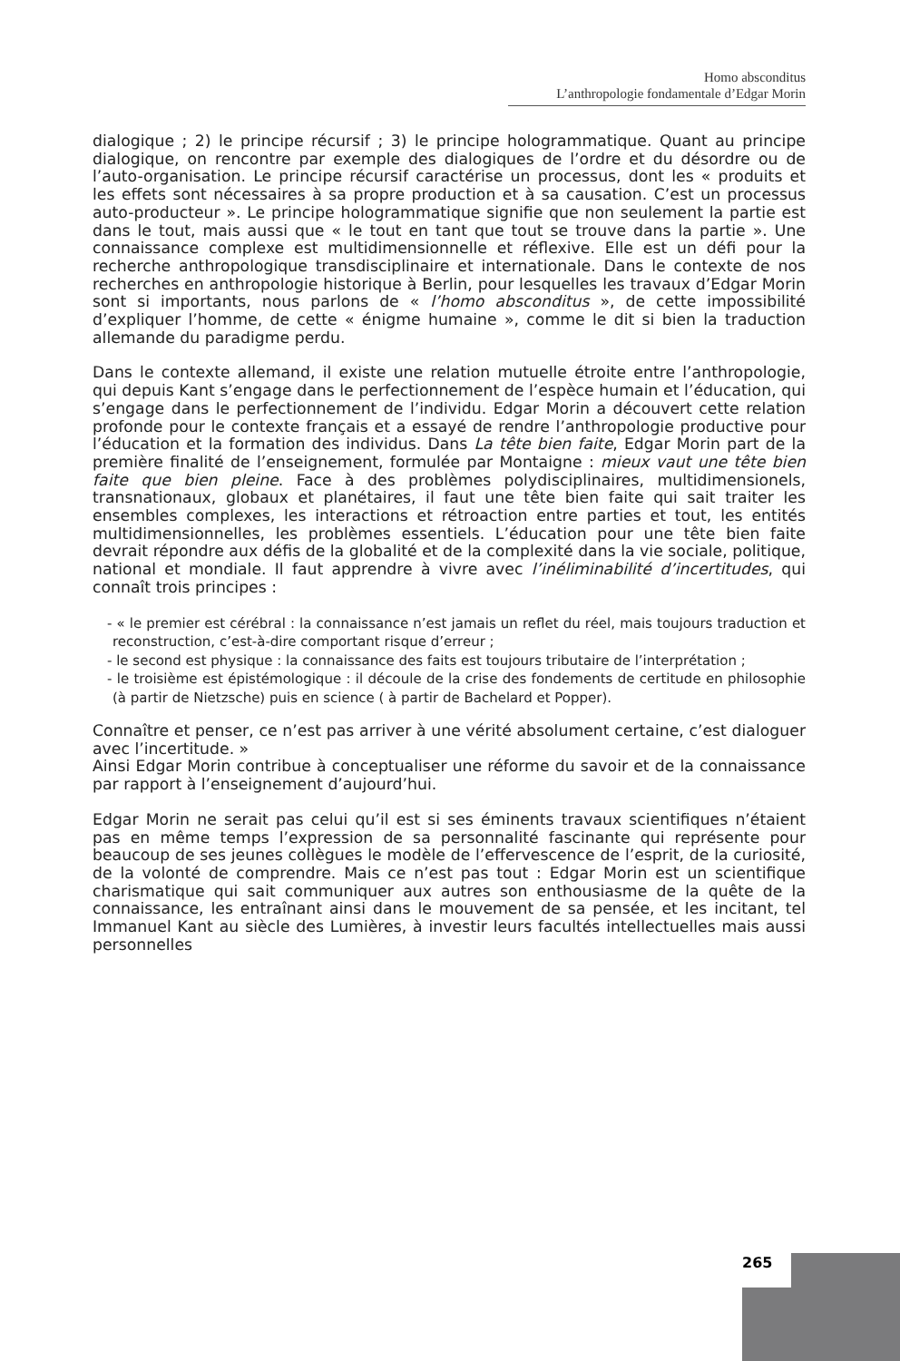Homo absconditus
L’anthropologie fondamentale d’Edgar Morin
dialogique ; 2) le principe récursif ; 3) le principe hologrammatique. Quant au principe dialogique, on rencontre par exemple des dialogiques de l’ordre et du désordre ou de l’auto-organisation. Le principe récursif caractérise un processus, dont les « produits et les effets sont nécessaires à sa propre production et à sa causation. C’est un processus auto-producteur ». Le principe hologrammatique signifie que non seulement la partie est dans le tout, mais aussi que « le tout en tant que tout se trouve dans la partie ». Une connaissance complexe est multidimensionnelle et réflexive. Elle est un défi pour la recherche anthropologique transdisciplinaire et internationale. Dans le contexte de nos recherches en anthropologie historique à Berlin, pour lesquelles les travaux d’Edgar Morin sont si importants, nous parlons de « l’homo absconditus », de cette impossibilité d’expliquer l’homme, de cette « énigme humaine », comme le dit si bien la traduction allemande du paradigme perdu.
Dans le contexte allemand, il existe une relation mutuelle étroite entre l’anthropologie, qui depuis Kant s’engage dans le perfectionnement de l’espèce humain et l’éducation, qui s’engage dans le perfectionnement de l’individu. Edgar Morin a découvert cette relation profonde pour le contexte français et a essayé de rendre l’anthropologie productive pour l’éducation et la formation des individus. Dans La tête bien faite, Edgar Morin part de la première finalité de l’enseignement, formulée par Montaigne : mieux vaut une tête bien faite que bien pleine. Face à des problèmes polydisciplinaires, multidimensionels, transnationaux, globaux et planétaires, il faut une tête bien faite qui sait traiter les ensembles complexes, les interactions et rétroaction entre parties et tout, les entités multidimensionnelles, les problèmes essentiels. L’éducation pour une tête bien faite devrait répondre aux défis de la globalité et de la complexité dans la vie sociale, politique, national et mondiale. Il faut apprendre à vivre avec l’inéliminabilité d’incertitudes, qui connaît trois principes :
- « le premier est cérébral : la connaissance n’est jamais un reflet du réel, mais toujours traduction et reconstruction, c’est-à-dire comportant risque d’erreur ;
- le second est physique : la connaissance des faits est toujours tributaire de l’interprétation ;
- le troisième est épistémologique : il découle de la crise des fondements de certitude en philosophie (à partir de Nietzsche) puis en science ( à partir de Bachelard et Popper).
Connaître et penser, ce n’est pas arriver à une vérité absolument certaine, c’est dialoguer avec l’incertitude. »
Ainsi Edgar Morin contribue à conceptualiser une réforme du savoir et de la connaissance par rapport à l’enseignement d’aujourd’hui.
Edgar Morin ne serait pas celui qu’il est si ses éminents travaux scientifiques n’étaient pas en même temps l’expression de sa personnalité fascinante qui représente pour beaucoup de ses jeunes collègues le modèle de l’effervescence de l’esprit, de la curiosité, de la volonté de comprendre. Mais ce n’est pas tout : Edgar Morin est un scientifique charismatique qui sait communiquer aux autres son enthousiasme de la quête de la connaissance, les entraînant ainsi dans le mouvement de sa pensée, et les incitant, tel Immanuel Kant au siècle des Lumières, à investir leurs facultés intellectuelles mais aussi personnelles
265